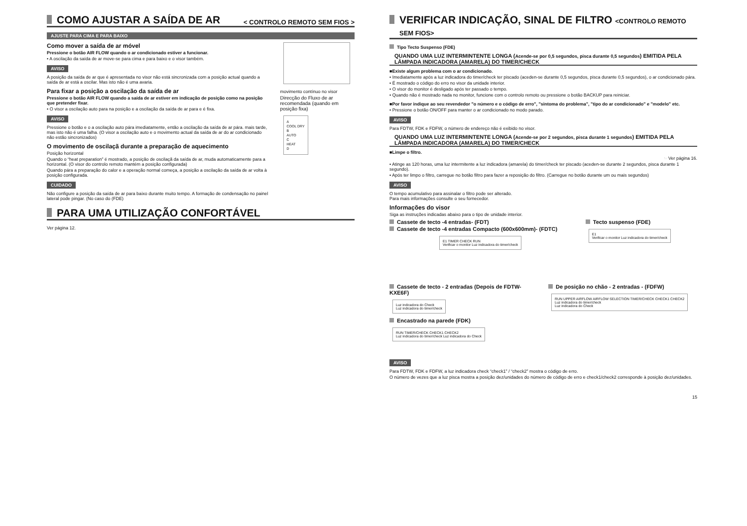COMO AJUSTAR A SAÍDA DE AR < CONTROLO REMOTO SEM FIOS >
AJUSTE PARA CIMA E PARA BAIXO
Como mover a saída de ar móvel
Pressione o botão AIR FLOW quando o ar condicionado estiver a funcionar.
• A oscilação da saída de ar move-se para cima e para baixo e o visor também.
AVISO
A posição da saída de ar que é apresentada no visor não está sincronizada com a posição actual quando a saída de ar está a oscilar. Mas isto não é uma avaria.
Para fixar a posição a oscilação da saída de ar
Pressione o botão AIR FLOW quando a saída de ar estiver em indicação de posição como na posição que pretender fixar.
• O visor a oscilação auto para na posição e a oscilação da saída de ar para e é fixa.
AVISO
Pressione o botão e o a oscilação auto pára imediatamente, então a oscilação da saída de ar pára. mais tarde, mas isto não é uma falha. (O visor a oscilação auto e o movimento actual da saída de ar do ar condicionado não estão sincronizados)
O movimento de oscilaçã durante a preparação de aquecimento
Posição horizontal
Quando o “heat preparation” é mostrado, a posição de oscilaçã da saída de ar, muda automaticamente para a horizontal. (O visor do controlo remoto mantém a posição configurada)
Quando pára a preparação do calor e a operação normal começa, a posição a oscilação da saída de ar volta à posição configurada.
CUIDADO
Não configure a posição da saída de ar para baixo durante muito tempo. A formação de condensação no painel lateral pode pingar. (No caso do (FDE)
movimento contínuo no visor
Direcção do Fluxo de ar recomendada (quando em posição fixa)
A
COOL DRY
B
AUTO
C
HEAT
D
PARA UMA UTILIZAÇÃO CONFORTÁVEL
Ver página 12.
VERIFICAR INDICAÇÃO, SINAL DE FILTRO <CONTROLO REMOTO SEM FIOS>
Tipo Tecto Suspenso (FDE)
QUANDO UMA LUZ INTERMINTENTE LONGA (Acende-se por 0,5 segundos, pisca durante 0,5 segundos) EMITIDA PELA LÂMPADA INDICADORA (AMARELA) DO TIMER/CHECK
■Existe algum problema com o ar condicionado.
• Imediatamente após a luz indicadora do timer/check ter piscado (aceden-se durante 0,5 segundos, pisca durante 0,5 segundos), o ar condicionado pára.
• É mostrado o código do erro no visor da unidade interior.
• O visor do monitor é desligado após ter passado o tempo.
• Quando não é mostrado nada no monitor, funcione com o controlo remoto ou pressione o botão BACKUP para reiniciar.
■Por favor indique ao seu revendedor "o número e o código de erro", "sintoma do problema", "tipo do ar condicionado" e "modelo" etc.
• Pressione o botão ON/OFF para manter o ar condicionado no modo parado.
AVISO
Para FDTW, FDK e FDFW, o número de endereço não é exibido no visor.
QUANDO UMA LUZ INTERMINTENTE LONGA (Acende-se por 2 segundos, pisca durante 1 segundos) EMITIDA PELA LÂMPADA INDICADORA (AMARELA) DO TIMER/CHECK
■Limpe o filtro.
☞Ver página 16.
• Atinge as 120 horas, uma luz intermitente a luz indicadora (amarela) do timer/check ter piscado (aceden-se durante 2 segundos, pisca durante 1 segundo).
• Após ter limpo o filtro, carregue no botão filtro para fazer a reposição do filtro. (Carregue no botão durante um ou mais segundos)
AVISO
O tempo acumulativo para assinalar o filtro pode ser alterado.
Para mais informações consulte o seu fornecedor.
Informações do visor
Siga as instruções indicadas abaixo para o tipo de unidade interior.
Cassete de tecto -4 entradas- (FDT)
Cassete de tecto -4 entradas Compacto (600x600mm)- (FDTC)
E1 TIMER CHECK RUN
Verificar o monitor Luz indicadora do timer/check
Tecto suspenso (FDE)
E1
Verificar o monitor Luz indicadora do timer/check
Cassete de tecto - 2 entradas (Depois de FDTW-KXE6F)
Luz indicadora do Check
Luz indicadora do timer/check
Encastrado na parede (FDK)
RUN TIMER/CHECK CHECK1 CHECK2
Luz indicadora do timer/check Luz indicadora do Check
De posição no chão - 2 entradas - (FDFW)
RUN UPPER AIRFLOW AIRFLOW SELECTION TIMER/CHECK CHECK1 CHECK2
Luz indicadora do timer/check
Luz indicadora do Check
AVISO
Para FDTW, FDK e FDFW, a luz indicadora check “check1” / “check2” mostra o código de erro.
O número de vezes que a luz pisca mostra a posição dez/unidades do número de código de erro e check1/check2 corresponde à posição dez/unidades.
15